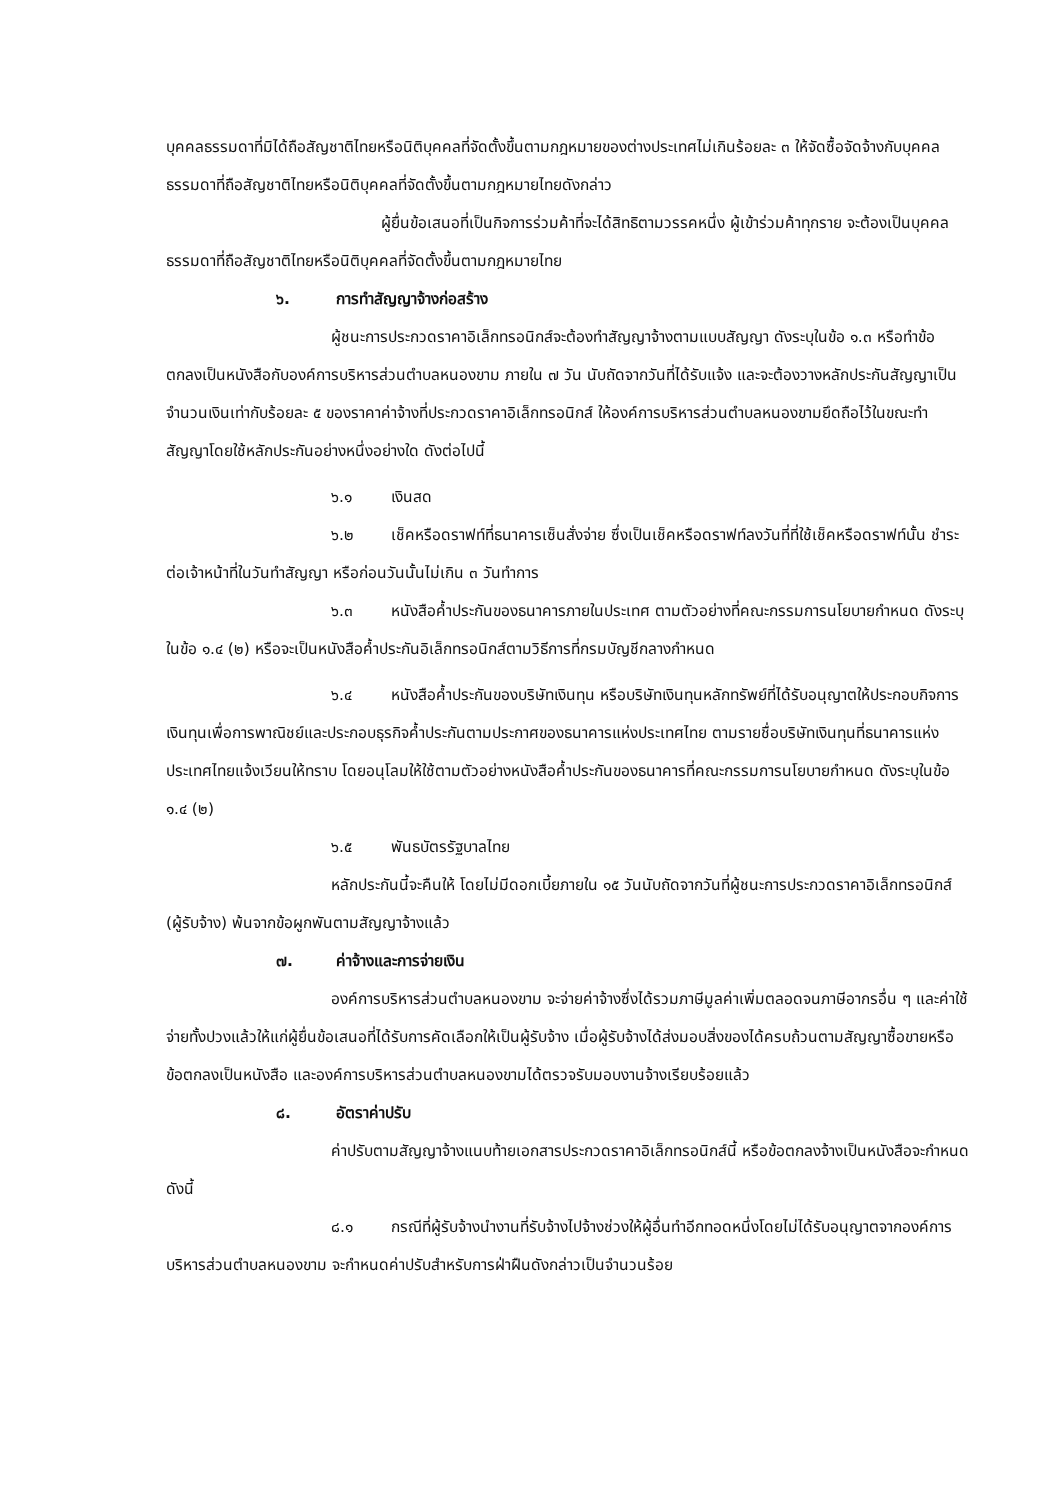บุคคลธรรมดาที่มิได้ถือสัญชาติไทยหรือนิติบุคคลที่จัดตั้งขึ้นตามกฎหมายของต่างประเทศไม่เกินร้อยละ ๓ ให้จัดซื้อจัดจ้างกับบุคคลธรรมดาที่ถือสัญชาติไทยหรือนิติบุคคลที่จัดตั้งขึ้นตามกฎหมายไทยดังกล่าว
ผู้ยื่นข้อเสนอที่เป็นกิจการร่วมค้าที่จะได้สิทธิตามวรรคหนึ่ง ผู้เข้าร่วมค้าทุกราย จะต้องเป็นบุคคลธรรมดาที่ถือสัญชาติไทยหรือนิติบุคคลที่จัดตั้งขึ้นตามกฎหมายไทย
๖. การทำสัญญาจ้างก่อสร้าง
ผู้ชนะการประกวดราคาอิเล็กทรอนิกส์จะต้องทำสัญญาจ้างตามแบบสัญญา ดังระบุในข้อ ๑.๓ หรือทำข้อตกลงเป็นหนังสือกับองค์การบริหารส่วนตำบลหนองขาม ภายใน ๗ วัน นับถัดจากวันที่ได้รับแจ้ง และจะต้องวางหลักประกันสัญญาเป็นจำนวนเงินเท่ากับร้อยละ ๕ ของราคาค่าจ้างที่ประกวดราคาอิเล็กทรอนิกส์ ให้องค์การบริหารส่วนตำบลหนองขามยึดถือไว้ในขณะทำสัญญาโดยใช้หลักประกันอย่างหนึ่งอย่างใด ดังต่อไปนี้
๖.๑ เงินสด
๖.๒ เช็คหรือดราฟท์ที่ธนาคารเซ็นสั่งจ่าย ซึ่งเป็นเช็คหรือดราฟท์ลงวันที่ที่ใช้เช็คหรือดราฟท์นั้น ชำระต่อเจ้าหน้าที่ในวันทำสัญญา หรือก่อนวันนั้นไม่เกิน ๓ วันทำการ
๖.๓ หนังสือค้ำประกันของธนาคารภายในประเทศ ตามตัวอย่างที่คณะกรรมการนโยบายกำหนด ดังระบุในข้อ ๑.๔ (๒) หรือจะเป็นหนังสือค้ำประกันอิเล็กทรอนิกส์ตามวิธีการที่กรมบัญชีกลางกำหนด
๖.๔ หนังสือค้ำประกันของบริษัทเงินทุน หรือบริษัทเงินทุนหลักทรัพย์ที่ได้รับอนุญาตให้ประกอบกิจการเงินทุนเพื่อการพาณิชย์และประกอบธุรกิจค้ำประกันตามประกาศของธนาคารแห่งประเทศไทย ตามรายชื่อบริษัทเงินทุนที่ธนาคารแห่งประเทศไทยแจ้งเวียนให้ทราบ โดยอนุโลมให้ใช้ตามตัวอย่างหนังสือค้ำประกันของธนาคารที่คณะกรรมการนโยบายกำหนด ดังระบุในข้อ ๑.๔ (๒)
๖.๕ พันธบัตรรัฐบาลไทย
หลักประกันนี้จะคืนให้ โดยไม่มีดอกเบี้ยภายใน ๑๕ วันนับถัดจากวันที่ผู้ชนะการประกวดราคาอิเล็กทรอนิกส์ (ผู้รับจ้าง) พ้นจากข้อผูกพันตามสัญญาจ้างแล้ว
๗. ค่าจ้างและการจ่ายเงิน
องค์การบริหารส่วนตำบลหนองขาม จะจ่ายค่าจ้างซึ่งได้รวมภาษีมูลค่าเพิ่มตลอดจนภาษีอากรอื่น ๆ และค่าใช้จ่ายทั้งปวงแล้วให้แก่ผู้ยื่นข้อเสนอที่ได้รับการคัดเลือกให้เป็นผู้รับจ้าง เมื่อผู้รับจ้างได้ส่งมอบสิ่งของได้ครบถ้วนตามสัญญาซื้อขายหรือข้อตกลงเป็นหนังสือ และองค์การบริหารส่วนตำบลหนองขามได้ตรวจรับมอบงานจ้างเรียบร้อยแล้ว
๘. อัตราค่าปรับ
ค่าปรับตามสัญญาจ้างแนบท้ายเอกสารประกวดราคาอิเล็กทรอนิกส์นี้ หรือข้อตกลงจ้างเป็นหนังสือจะกำหนด ดังนี้
๘.๑ กรณีที่ผู้รับจ้างนำงานที่รับจ้างไปจ้างช่วงให้ผู้อื่นทำอีกทอดหนึ่งโดยไม่ได้รับอนุญาตจากองค์การบริหารส่วนตำบลหนองขาม จะกำหนดค่าปรับสำหรับการฝ่าฝืนดังกล่าวเป็นจำนวนร้อย